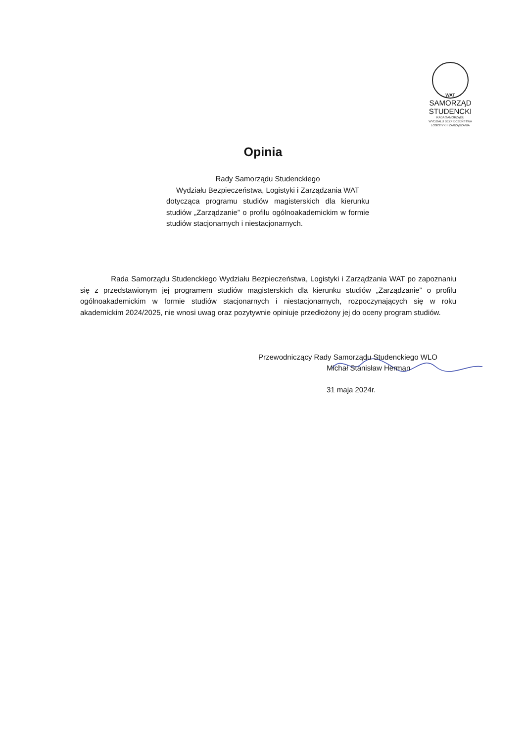WAT
SAMORZĄD STUDENCKI
RADA SAMORZĄDU
WYDZIAŁU BEZPIECZEŃSTWA
LOGISTYKI I ZARZĄDZANIA
Opinia
Rady Samorządu Studenckiego
Wydziału Bezpieczeństwa, Logistyki i Zarządzania WAT
dotycząca programu studiów magisterskich dla kierunku studiów „Zarządzanie” o profilu ogólnoakademickim w formie studiów stacjonarnych i niestacjonarnych.
Rada Samorządu Studenckiego Wydziału Bezpieczeństwa, Logistyki i Zarządzania WAT po zapoznaniu się z przedstawionym jej programem studiów magisterskich dla kierunku studiów „Zarządzanie” o profilu ogólnoakademickim w formie studiów stacjonarnych i niestacjonarnych, rozpoczynających się w roku akademickim 2024/2025, nie wnosi uwag oraz pozytywnie opiniuje przedłożony jej do oceny program studiów.
Przewodniczący Rady Samorządu Studenckiego WLO
Michał Stanisław Herman
31 maja 2024r.